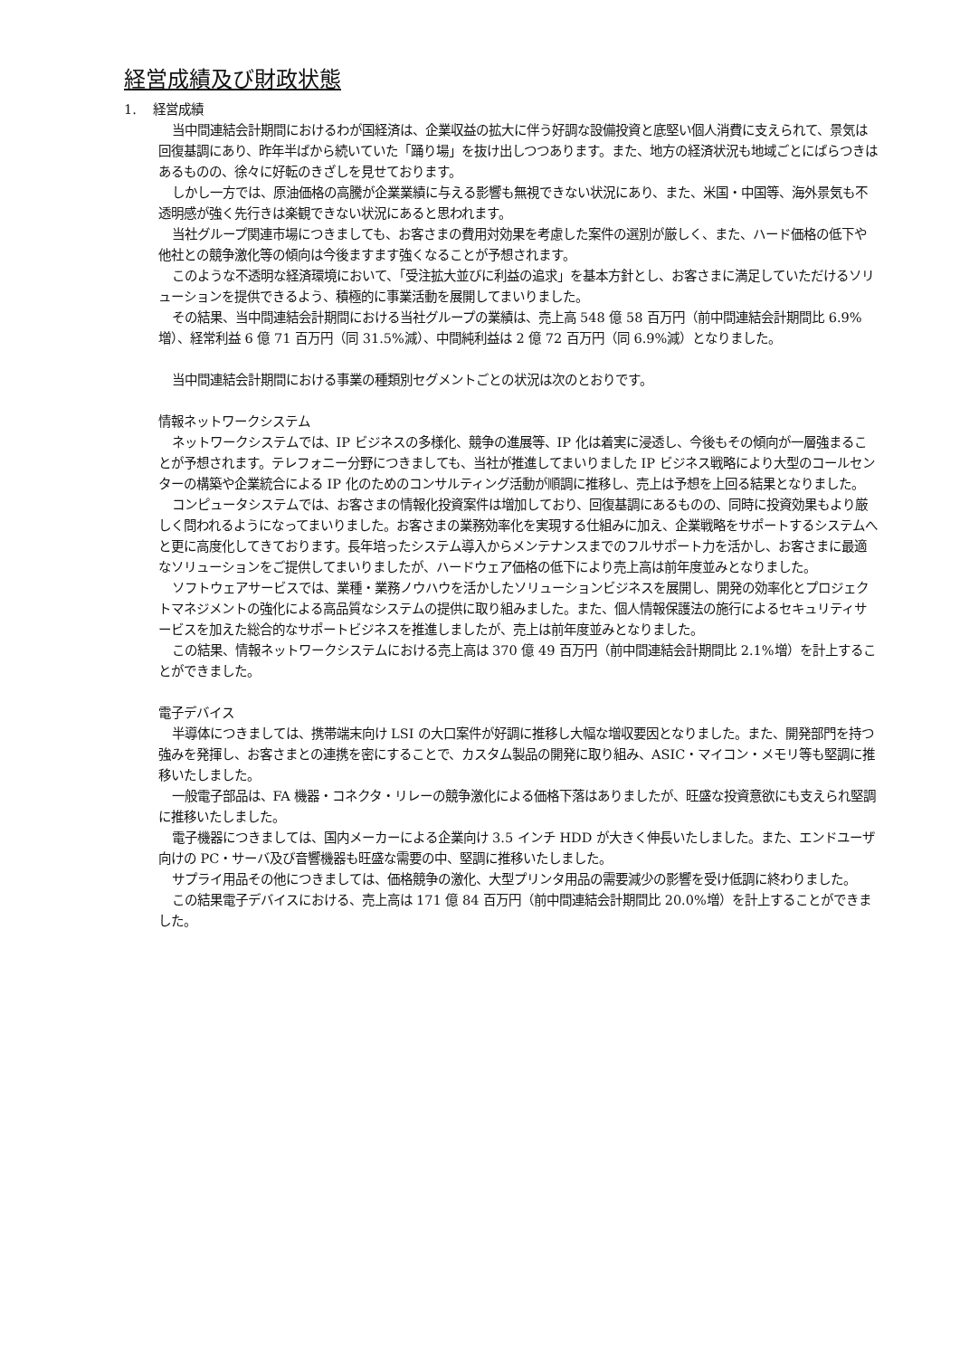経営成績及び財政状態
1. 経営成績
当中間連結会計期間におけるわが国経済は、企業収益の拡大に伴う好調な設備投資と底堅い個人消費に支えられて、景気は回復基調にあり、昨年半ばから続いていた「踊り場」を抜け出しつつあります。また、地方の経済状況も地域ごとにばらつきはあるものの、徐々に好転のきざしを見せております。
しかし一方では、原油価格の高騰が企業業績に与える影響も無視できない状況にあり、また、米国・中国等、海外景気も不透明感が強く先行きは楽観できない状況にあると思われます。
当社グループ関連市場につきましても、お客さまの費用対効果を考慮した案件の選別が厳しく、また、ハード価格の低下や他社との競争激化等の傾向は今後ますます強くなることが予想されます。
このような不透明な経済環境において、「受注拡大並びに利益の追求」を基本方針とし、お客さまに満足していただけるソリューションを提供できるよう、積極的に事業活動を展開してまいりました。
その結果、当中間連結会計期間における当社グループの業績は、売上高 548 億 58 百万円（前中間連結会計期間比 6.9%増）、経常利益 6 億 71 百万円（同 31.5%減）、中間純利益は 2 億 72 百万円（同 6.9%減）となりました。
当中間連結会計期間における事業の種類別セグメントごとの状況は次のとおりです。
情報ネットワークシステム
ネットワークシステムでは、IP ビジネスの多様化、競争の進展等、IP 化は着実に浸透し、今後もその傾向が一層強まることが予想されます。テレフォニー分野につきましても、当社が推進してまいりました IP ビジネス戦略により大型のコールセンターの構築や企業統合による IP 化のためのコンサルティング活動が順調に推移し、売上は予想を上回る結果となりました。
コンピュータシステムでは、お客さまの情報化投資案件は増加しており、回復基調にあるものの、同時に投資効果もより厳しく問われるようになってまいりました。お客さまの業務効率化を実現する仕組みに加え、企業戦略をサポートするシステムへと更に高度化してきております。長年培ったシステム導入からメンテナンスまでのフルサポート力を活かし、お客さまに最適なソリューションをご提供してまいりましたが、ハードウェア価格の低下により売上高は前年度並みとなりました。
ソフトウェアサービスでは、業種・業務ノウハウを活かしたソリューションビジネスを展開し、開発の効率化とプロジェクトマネジメントの強化による高品質なシステムの提供に取り組みました。また、個人情報保護法の施行によるセキュリティサービスを加えた総合的なサポートビジネスを推進しましたが、売上は前年度並みとなりました。
この結果、情報ネットワークシステムにおける売上高は 370 億 49 百万円（前中間連結会計期間比 2.1%増）を計上することができました。
電子デバイス
半導体につきましては、携帯端末向け LSI の大口案件が好調に推移し大幅な増収要因となりました。また、開発部門を持つ強みを発揮し、お客さまとの連携を密にすることで、カスタム製品の開発に取り組み、ASIC・マイコン・メモリ等も堅調に推移いたしました。
一般電子部品は、FA 機器・コネクタ・リレーの競争激化による価格下落はありましたが、旺盛な投資意欲にも支えられ堅調に推移いたしました。
電子機器につきましては、国内メーカーによる企業向け 3.5 インチ HDD が大きく伸長いたしました。また、エンドユーザ向けの PC・サーバ及び音響機器も旺盛な需要の中、堅調に推移いたしました。
サプライ用品その他につきましては、価格競争の激化、大型プリンタ用品の需要減少の影響を受け低調に終わりました。
この結果電子デバイスにおける、売上高は 171 億 84 百万円（前中間連結会計期間比 20.0%増）を計上することができました。